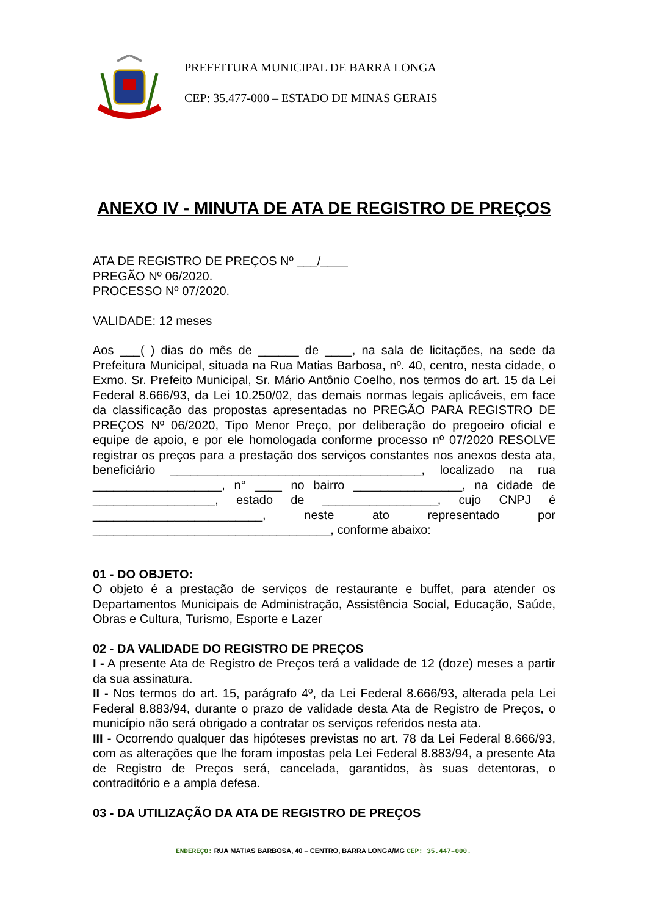PREFEITURA MUNICIPAL DE BARRA LONGA
CEP: 35.477-000 – ESTADO DE MINAS GERAIS
ANEXO IV - MINUTA DE ATA DE REGISTRO DE PREÇOS
ATA DE REGISTRO DE PREÇOS Nº ___/____
PREGÃO Nº 06/2020.
PROCESSO Nº 07/2020.
VALIDADE: 12 meses
Aos ___( ) dias do mês de ______ de ____, na sala de licitações, na sede da Prefeitura Municipal, situada na Rua Matias Barbosa, nº. 40, centro, nesta cidade, o Exmo. Sr. Prefeito Municipal, Sr. Mário Antônio Coelho, nos termos do art. 15 da Lei Federal 8.666/93, da Lei 10.250/02, das demais normas legais aplicáveis, em face da classificação das propostas apresentadas no PREGÃO PARA REGISTRO DE PREÇOS Nº 06/2020, Tipo Menor Preço, por deliberação do pregoeiro oficial e equipe de apoio, e por ele homologada conforme processo nº 07/2020 RESOLVE registrar os preços para a prestação dos serviços constantes nos anexos desta ata, beneficiário _____________________________________, localizado na rua ___________________, n° ____ no bairro ________________, na cidade de __________________, estado de _________________, cujo CNPJ é _________________________, neste ato representado por ___________________________________, conforme abaixo:
01 - DO OBJETO:
O objeto é a prestação de serviços de restaurante e buffet, para atender os Departamentos Municipais de Administração, Assistência Social, Educação, Saúde, Obras e Cultura, Turismo, Esporte e Lazer
02 - DA VALIDADE DO REGISTRO DE PREÇOS
I - A presente Ata de Registro de Preços terá a validade de 12 (doze) meses a partir da sua assinatura.
II - Nos termos do art. 15, parágrafo 4º, da Lei Federal 8.666/93, alterada pela Lei Federal 8.883/94, durante o prazo de validade desta Ata de Registro de Preços, o município não será obrigado a contratar os serviços referidos nesta ata.
III - Ocorrendo qualquer das hipóteses previstas no art. 78 da Lei Federal 8.666/93, com as alterações que lhe foram impostas pela Lei Federal 8.883/94, a presente Ata de Registro de Preços será, cancelada, garantidos, às suas detentoras, o contraditório e a ampla defesa.
03 - DA UTILIZAÇÃO DA ATA DE REGISTRO DE PREÇOS
ENDEREÇO: RUA MATIAS BARBOSA, 40 – CENTRO, BARRA LONGA/MG CEP: 35.447–000.